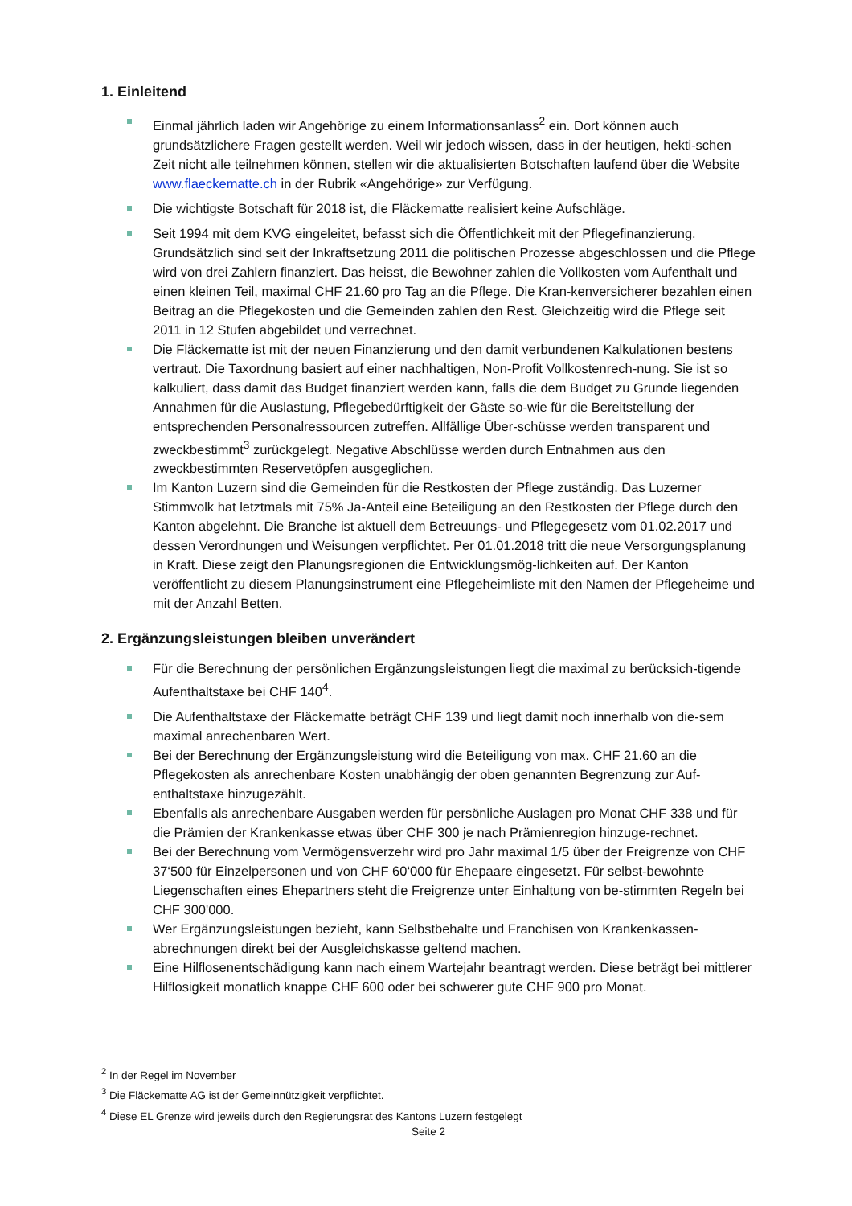1. Einleitend
Einmal jährlich laden wir Angehörige zu einem Informationsanlass<sup>2</sup> ein. Dort können auch grundsätzlichere Fragen gestellt werden. Weil wir jedoch wissen, dass in der heutigen, hekti-schen Zeit nicht alle teilnehmen können, stellen wir die aktualisierten Botschaften laufend über die Website www.flaeckematte.ch in der Rubrik «Angehörige» zur Verfügung.
Die wichtigste Botschaft für 2018 ist, die Fläckematte realisiert keine Aufschläge.
Seit 1994 mit dem KVG eingeleitet, befasst sich die Öffentlichkeit mit der Pflegefinanzierung. Grundsätzlich sind seit der Inkraftsetzung 2011 die politischen Prozesse abgeschlossen und die Pflege wird von drei Zahlern finanziert. Das heisst, die Bewohner zahlen die Vollkosten vom Aufenthalt und einen kleinen Teil, maximal CHF 21.60 pro Tag an die Pflege. Die Kran-kenversicherer bezahlen einen Beitrag an die Pflegekosten und die Gemeinden zahlen den Rest. Gleichzeitig wird die Pflege seit 2011 in 12 Stufen abgebildet und verrechnet.
Die Fläckematte ist mit der neuen Finanzierung und den damit verbundenen Kalkulationen bestens vertraut. Die Taxordnung basiert auf einer nachhaltigen, Non-Profit Vollkostenrech-nung. Sie ist so kalkuliert, dass damit das Budget finanziert werden kann, falls die dem Budget zu Grunde liegenden Annahmen für die Auslastung, Pflegebedürftigkeit der Gäste so-wie für die Bereitstellung der entsprechenden Personalressourcen zutreffen. Allfällige Über-schüsse werden transparent und zweckbestimmt<sup>3</sup> zurückgelegt. Negative Abschlüsse werden durch Entnahmen aus den zweckbestimmten Reservetöpfen ausgeglichen.
Im Kanton Luzern sind die Gemeinden für die Restkosten der Pflege zuständig. Das Luzerner Stimmvolk hat letztmals mit 75% Ja-Anteil eine Beteiligung an den Restkosten der Pflege durch den Kanton abgelehnt. Die Branche ist aktuell dem Betreuungs- und Pflegegesetz vom 01.02.2017 und dessen Verordnungen und Weisungen verpflichtet. Per 01.01.2018 tritt die neue Versorgungsplanung in Kraft. Diese zeigt den Planungsregionen die Entwicklungsmög-lichkeiten auf. Der Kanton veröffentlicht zu diesem Planungsinstrument eine Pflegeheimliste mit den Namen der Pflegeheime und mit der Anzahl Betten.
2. Ergänzungsleistungen bleiben unverändert
Für die Berechnung der persönlichen Ergänzungsleistungen liegt die maximal zu berücksich-tigende Aufenthaltstaxe bei CHF 140<sup>4</sup>.
Die Aufenthaltstaxe der Fläckematte beträgt CHF 139 und liegt damit noch innerhalb von die-sem maximal anrechenbaren Wert.
Bei der Berechnung der Ergänzungsleistung wird die Beteiligung von max. CHF 21.60 an die Pflegekosten als anrechenbare Kosten unabhängig der oben genannten Begrenzung zur Auf-enthaltstaxe hinzugezählt.
Ebenfalls als anrechenbare Ausgaben werden für persönliche Auslagen pro Monat CHF 338 und für die Prämien der Krankenkasse etwas über CHF 300 je nach Prämienregion hinzuge-rechnet.
Bei der Berechnung vom Vermögensverzehr wird pro Jahr maximal 1/5 über der Freigrenze von CHF 37‘500 für Einzelpersonen und von CHF 60‘000 für Ehepaare eingesetzt. Für selbst-bewohnte Liegenschaften eines Ehepartners steht die Freigrenze unter Einhaltung von be-stimmten Regeln bei CHF 300'000.
Wer Ergänzungsleistungen bezieht, kann Selbstbehalte und Franchisen von Krankenkassen-abrechnungen direkt bei der Ausgleichskasse geltend machen.
Eine Hilflosenentschädigung kann nach einem Wartejahr beantragt werden. Diese beträgt bei mittlerer Hilflosigkeit monatlich knappe CHF 600 oder bei schwerer gute CHF 900 pro Monat.
<sup>2</sup> In der Regel im November
<sup>3</sup> Die Fläckematte AG ist der Gemeinnützigkeit verpflichtet.
<sup>4</sup> Diese EL Grenze wird jeweils durch den Regierungsrat des Kantons Luzern festgelegt
Seite 2